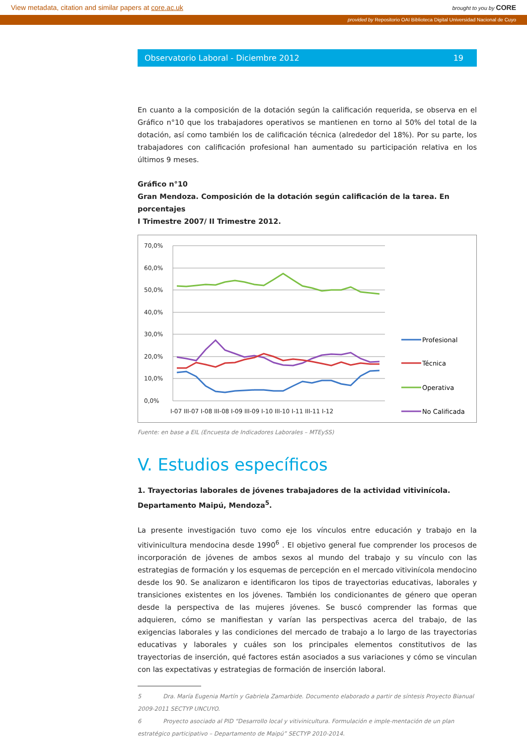View metadata, citation and similar papers at core.ac.uk brought to you by CORE
provided by Repositorio OAI Biblioteca Digital Universidad Nacional de Cuyo
Observatorio Laboral - Diciembre 2012 19
En cuanto a la composición de la dotación según la calificación requerida, se observa en el Gráfico n°10 que los trabajadores operativos se mantienen en torno al 50% del total de la dotación, así como también los de calificación técnica (alrededor del 18%). Por su parte, los trabajadores con calificación profesional han aumentado su participación relativa en los últimos 9 meses.
Gráfico n°10
Gran Mendoza. Composición de la dotación según calificación de la tarea. En porcentajes
I Trimestre 2007/ II Trimestre 2012.
70,0%
60,0%
50,0%
40,0%
30,0%
20,0%
10,0%
0,0%
I-07 III-07 I-08 III-08 I-09 III-09 I-10 III-10 I-11 III-11 I-12
Profesional
Técnica
Operativa
No Calificada
Fuente: en base a EIL (Encuesta de Indicadores Laborales – MTEySS)
V. Estudios específicos
1. Trayectorias laborales de jóvenes trabajadores de la actividad vitivinícola. Departamento Maipú, Mendoza<sup>5</sup>.
La presente investigación tuvo como eje los vínculos entre educación y trabajo en la vitivinicultura mendocina desde 1990<sup>6</sup> . El objetivo general fue comprender los procesos de incorporación de jóvenes de ambos sexos al mundo del trabajo y su vínculo con las estrategias de formación y los esquemas de percepción en el mercado vitivinícola mendocino desde los 90. Se analizaron e identificaron los tipos de trayectorias educativas, laborales y transiciones existentes en los jóvenes. También los condicionantes de género que operan desde la perspectiva de las mujeres jóvenes. Se buscó comprender las formas que adquieren, cómo se manifiestan y varían las perspectivas acerca del trabajo, de las exigencias laborales y las condiciones del mercado de trabajo a lo largo de las trayectorias educativas y laborales y cuáles son los principales elementos constitutivos de las trayectorias de inserción, qué factores están asociados a sus variaciones y cómo se vinculan con las expectativas y estrategias de formación de inserción laboral.
5 Dra. María Eugenia Martín y Gabriela Zamarbide. Documento elaborado a partir de síntesis Proyecto Bianual 2009-2011 SECTYP UNCUYO.
6 Proyecto asociado al PID “Desarrollo local y vitivinicultura. Formulación e imple-mentación de un plan estratégico participativo – Departamento de Maipú” SECTYP 2010-2014.